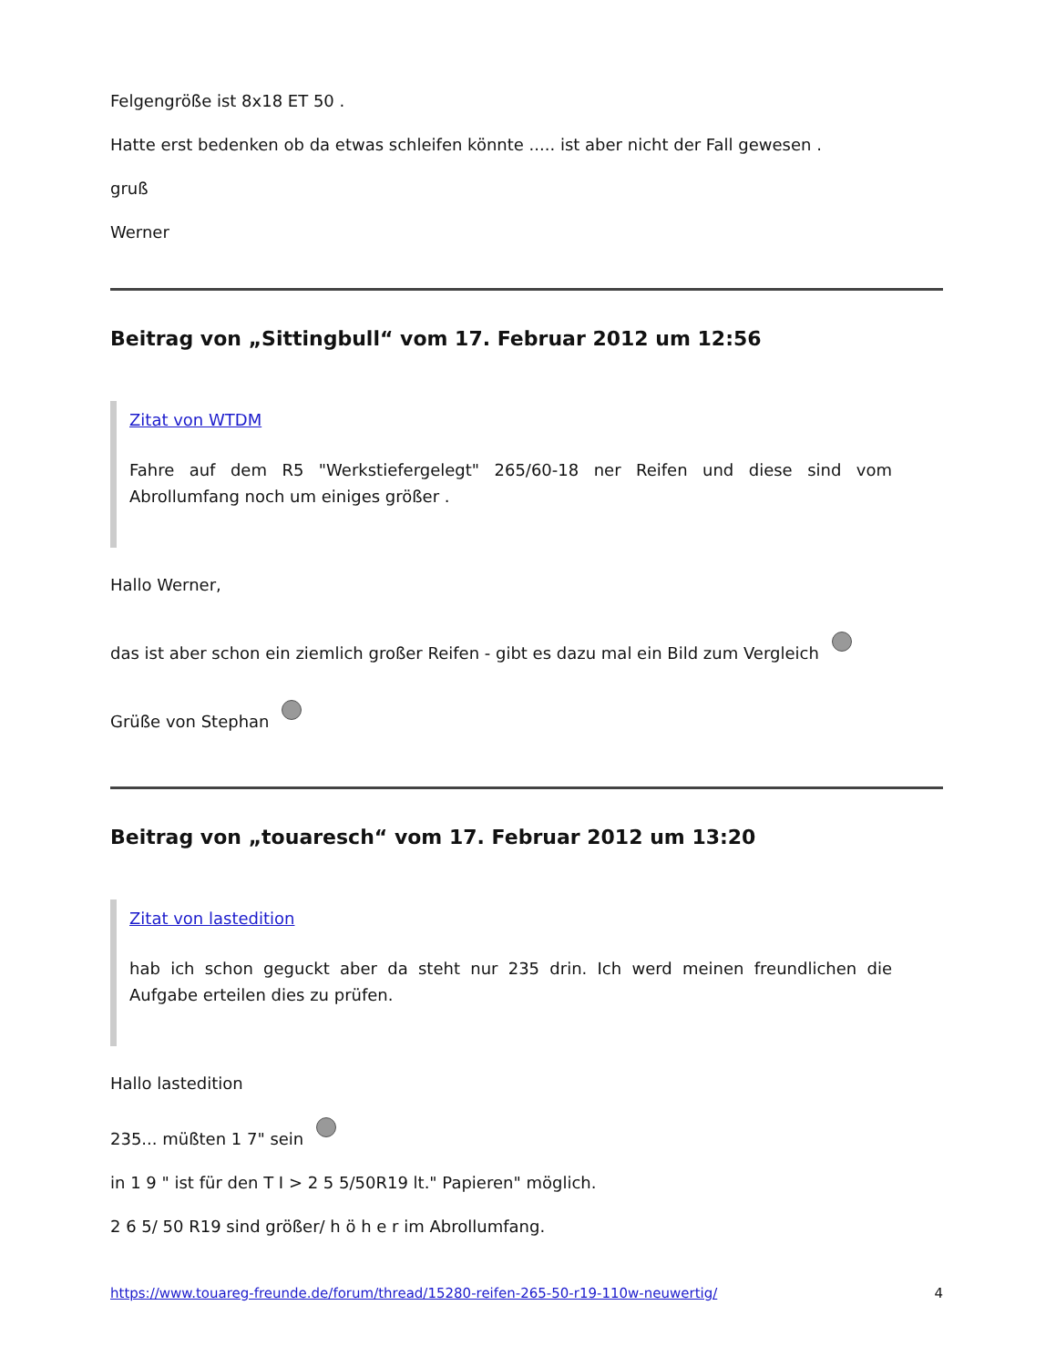Felgengröße ist 8x18 ET 50 .
Hatte erst bedenken ob da etwas schleifen könnte ..... ist aber nicht der Fall gewesen .
gruß
Werner
Beitrag von „Sittingbull“ vom 17. Februar 2012 um 12:56
Zitat von WTDM
Fahre auf dem R5 "Werkstiefergelegt" 265/60-18 ner Reifen und diese sind vom Abrollumfang noch um einiges größer .
Hallo Werner,
das ist aber schon ein ziemlich großer Reifen - gibt es dazu mal ein Bild zum Vergleich
Grüße von Stephan
Beitrag von „touaresch“ vom 17. Februar 2012 um 13:20
Zitat von lastedition
hab ich schon geguckt aber da steht nur 235 drin. Ich werd meinen freundlichen die Aufgabe erteilen dies zu prüfen.
Hallo lastedition
235... müßten 1 7" sein
in 1 9 " ist für den T I > 2 5 5/50R19 lt." Papieren" möglich.
2 6 5/ 50 R19 sind größer/ h ö h e r im Abrollumfang.
https://www.touareg-freunde.de/forum/thread/15280-reifen-265-50-r19-110w-neuwertig/ 4